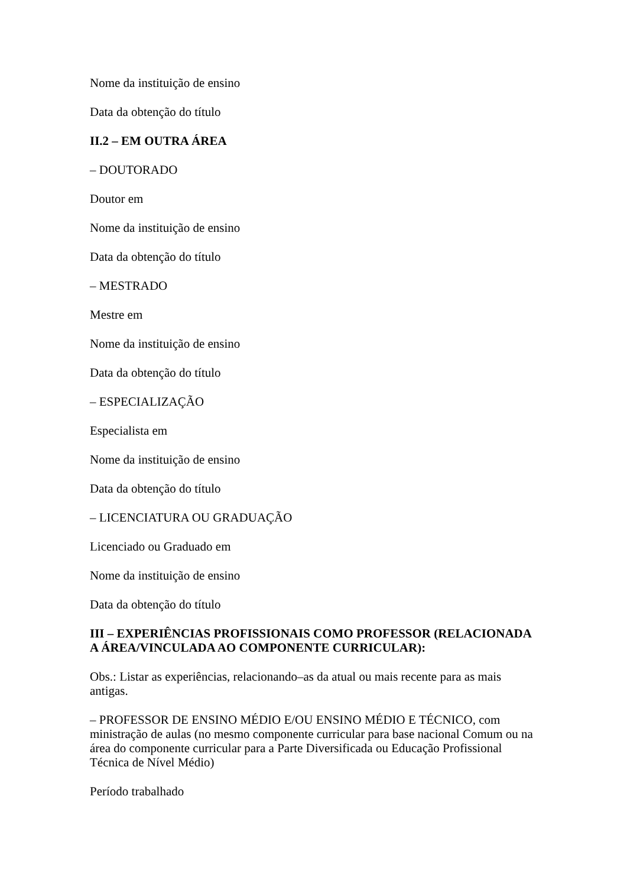Nome da instituição de ensino
Data da obtenção do título
II.2 – EM OUTRA ÁREA
– DOUTORADO
Doutor em
Nome da instituição de ensino
Data da obtenção do título
– MESTRADO
Mestre em
Nome da instituição de ensino
Data da obtenção do título
– ESPECIALIZAÇÃO
Especialista em
Nome da instituição de ensino
Data da obtenção do título
– LICENCIATURA OU GRADUAÇÃO
Licenciado ou Graduado em
Nome da instituição de ensino
Data da obtenção do título
III – EXPERIÊNCIAS PROFISSIONAIS COMO PROFESSOR (RELACIONADA A ÁREA/VINCULADA AO COMPONENTE CURRICULAR):
Obs.: Listar as experiências, relacionando–as da atual ou mais recente para as mais antigas.
– PROFESSOR DE ENSINO MÉDIO E/OU ENSINO MÉDIO E TÉCNICO, com ministração de aulas (no mesmo componente curricular para base nacional Comum ou na área do componente curricular para a Parte Diversificada ou Educação Profissional Técnica de Nível Médio)
Período trabalhado